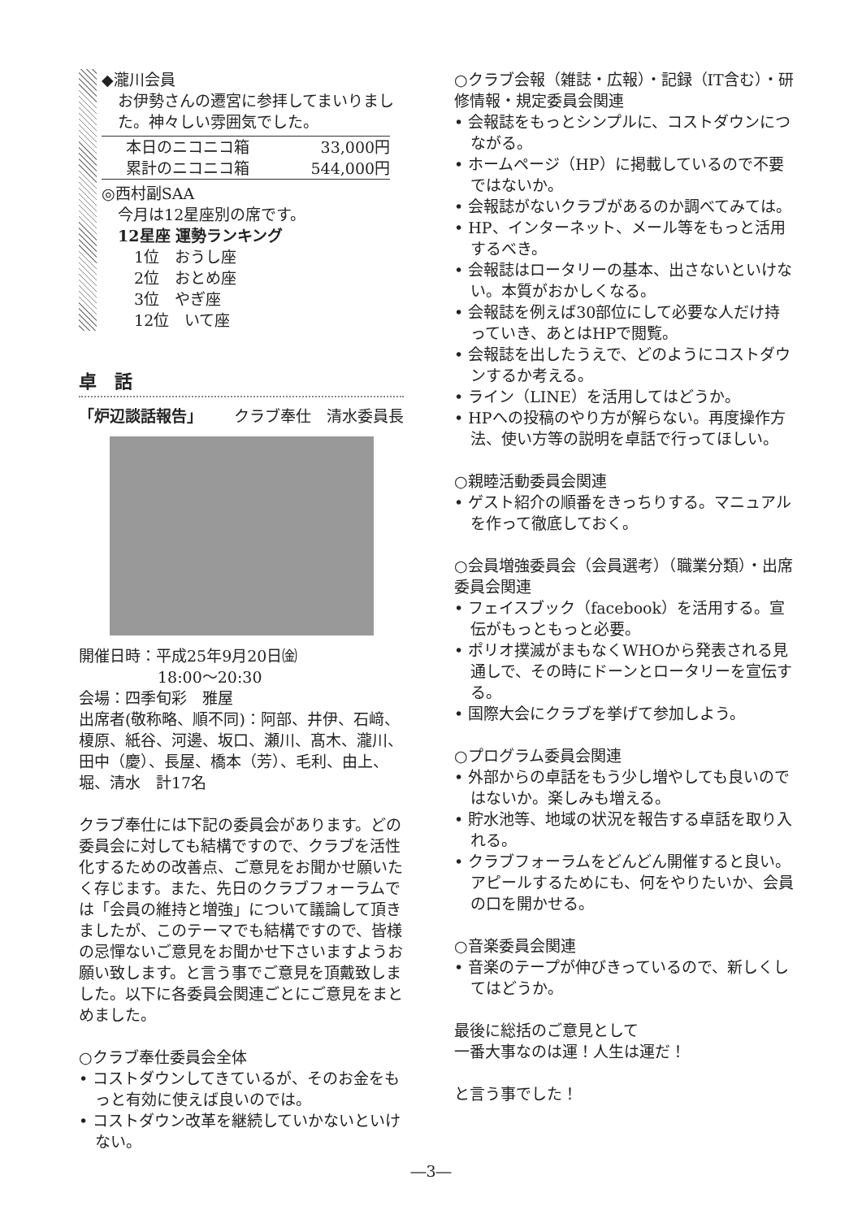◆瀧川会員
お伊勢さんの遷宮に参拝してまいりました。神々しい雰囲気でした。
| 本日のニコニコ箱 | 33,000円 |
| 累計のニコニコ箱 | 544,000円 |
◎西村副SAA
今月は12星座別の席です。
12星座 運勢ランキング
1位　おうし座
2位　おとめ座
3位　やぎ座
12位　いて座
卓　話
「炉辺談話報告」 クラブ奉仕　清水委員長
開催日時：平成25年9月20日㈮
18:00～20:30
会場：四季旬彩　雅屋
出席者(敬称略、順不同)：阿部、井伊、石﨑、榎原、紙谷、河邊、坂口、瀬川、髙木、瀧川、田中（慶）、長屋、橋本（芳）、毛利、由上、堀、清水　計17名
クラブ奉仕には下記の委員会があります。どの委員会に対しても結構ですので、クラブを活性化するための改善点、ご意見をお聞かせ願いたく存じます。また、先日のクラブフォーラムでは「会員の維持と増強」について議論して頂きましたが、このテーマでも結構ですので、皆様の忌憚ないご意見をお聞かせ下さいますようお願い致します。と言う事でご意見を頂戴致しました。以下に各委員会関連ごとにご意見をまとめました。
○クラブ奉仕委員会全体
• コストダウンしてきているが、そのお金をもっと有効に使えば良いのでは。
• コストダウン改革を継続していかないといけない。
○クラブ会報（雑誌・広報）・記録（IT含む）・研修情報・規定委員会関連
• 会報誌をもっとシンプルに、コストダウンにつながる。
• ホームページ（HP）に掲載しているので不要ではないか。
• 会報誌がないクラブがあるのか調べてみては。
• HP、インターネット、メール等をもっと活用するべき。
• 会報誌はロータリーの基本、出さないといけない。本質がおかしくなる。
• 会報誌を例えば30部位にして必要な人だけ持っていき、あとはHPで閲覧。
• 会報誌を出したうえで、どのようにコストダウンするか考える。
• ライン（LINE）を活用してはどうか。
• HPへの投稿のやり方が解らない。再度操作方法、使い方等の説明を卓話で行ってほしい。
○親睦活動委員会関連
• ゲスト紹介の順番をきっちりする。マニュアルを作って徹底しておく。
○会員増強委員会（会員選考）（職業分類）・出席委員会関連
• フェイスブック（facebook）を活用する。宣伝がもっともっと必要。
• ポリオ撲滅がまもなくWHOから発表される見通しで、その時にドーンとロータリーを宣伝する。
• 国際大会にクラブを挙げて参加しよう。
○プログラム委員会関連
• 外部からの卓話をもう少し増やしても良いのではないか。楽しみも増える。
• 貯水池等、地域の状況を報告する卓話を取り入れる。
• クラブフォーラムをどんどん開催すると良い。アピールするためにも、何をやりたいか、会員の口を開かせる。
○音楽委員会関連
• 音楽のテープが伸びきっているので、新しくしてはどうか。
最後に総括のご意見として
一番大事なのは運！人生は運だ！
と言う事でした！
―3―